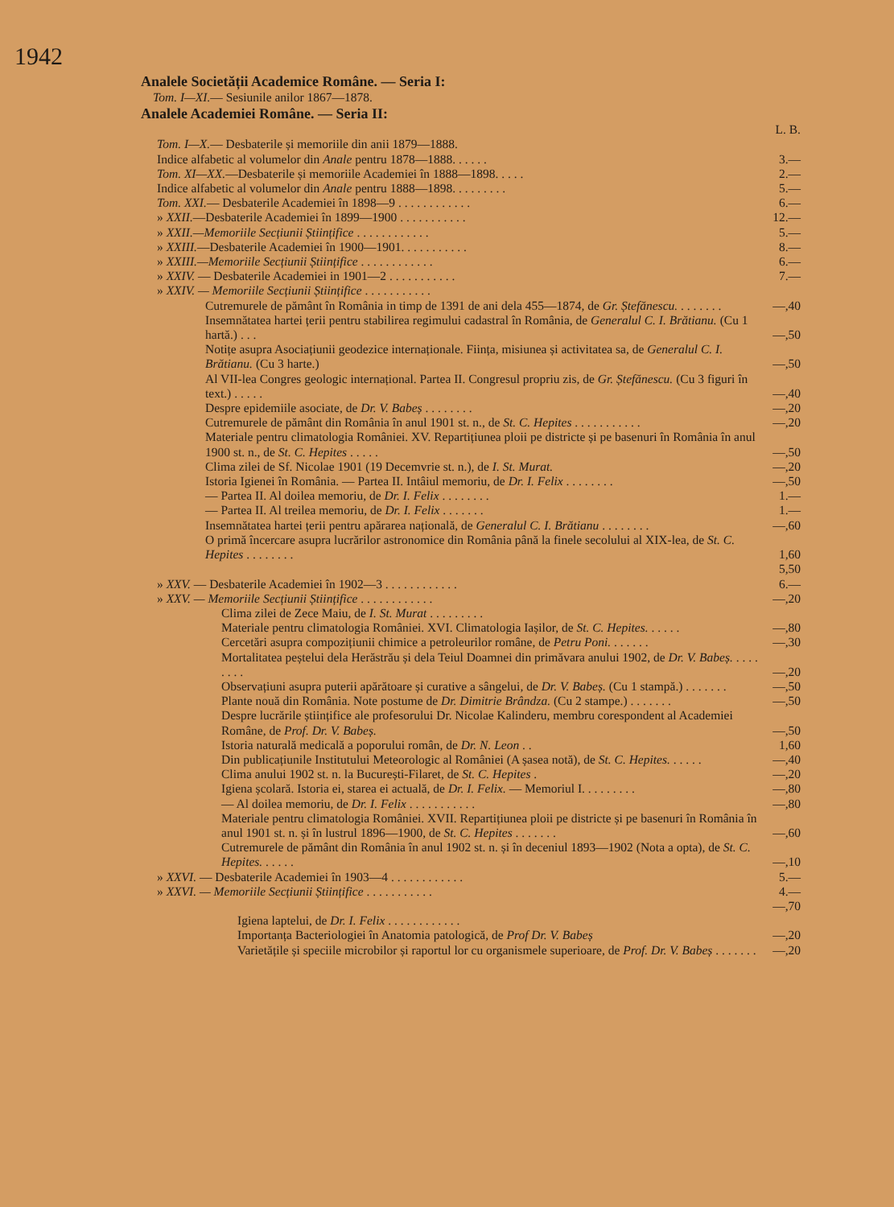1942
Analele Societății Academice Române. — Seria I:
Tom. I—XI.— Sesiunile anilor 1867—1878.
Analele Academiei Române. — Seria II:
| | L. B. |
| Tom. I—X. — Desbaterile și memoriile din anii 1879—1888. | |
| Indice alfabetic al volumelor din Anale pentru 1878—1888. . . . . . | 3.— |
| Tom. XI—XX. —Desbaterile și memoriile Academiei în 1888—1898. . . . . | 2.— |
| Indice alfabetic al volumelor din Anale pentru 1888—1898. . . . . . . . . | 5.— |
| Tom. XXI. — Desbaterile Academiei în 1898—9 . . . . . . . . . . . . | 6.— |
| » XXII. —Desbaterile Academiei în 1899—1900 . . . . . . . . . . . | 12.— |
| » XXII.—Memoriile Secțiunii Științifice . . . . . . . . . . . . | 5.— |
| » XXIII. —Desbaterile Academiei în 1900—1901. . . . . . . . . . . | 8.— |
| » XXIII.—Memoriile Secțiunii Științifice . . . . . . . . . . . . | 6.— |
| » XXIV. — Desbaterile Academiei in 1901—2 . . . . . . . . . . . | 7.— |
| » XXIV. — Memoriile Secțiunii Științifice . . . . . . . . . . . | |
| Cutremurele de pământ în România in timp de 1391 de ani dela 455—1874, de Gr. Ștefănescu. . . . . . . . | —,40 |
| Insemnătatea hartei țerii pentru stabilirea regimului cadastral în România, de Generalul C. I. Brătianu. (Cu 1 hartă.) . . . | —,50 |
| Notițe asupra Asociațiunii geodezice internaționale. Ființa, misiunea și activitatea sa, de Generalul C. I. Brătianu. (Cu 3 harte.) | —,50 |
| Al VII-lea Congres geologic internațional. Partea II. Congresul propriu zis, de Gr. Ștefănescu. (Cu 3 figuri în text.) . . . . . | —,40 |
| Despre epidemiile asociate, de Dr. V. Babeș . . . . . . . . | —,20 |
| Cutremurele de pământ din România în anul 1901 st. n., de St. C. Hepites . . . . . . . . . . . | —,20 |
| Materiale pentru climatologia României. XV. Repartițiunea ploii pe districte și pe basenuri în România în anul 1900 st. n., de St. C. Hepites . . . . . | —,50 |
| Clima zilei de Sf. Nicolae 1901 (19 Decemvrie st. n.), de I. St. Murat. | —,20 |
| Istoria Igienei în România. — Partea II. Intâiul memoriu, de Dr. I. Felix . . . . . . . . | —,50 |
| — Partea II. Al doilea memoriu, de Dr. I. Felix . . . . . . . . | 1.— |
| — Partea II. Al treilea memoriu, de Dr. I. Felix . . . . . . . | 1.— |
| Insemnătatea hartei țerii pentru apărarea națională, de Generalul C. I. Brătianu . . . . . . . . | —,60 |
| O primă încercare asupra lucrărilor astronomice din România până la finele secolului al XIX-lea, de St. C. Hepites . . . . . . . . | 1,60 |
| | 5,50 |
| » XXV. — Desbaterile Academiei în 1902—3 . . . . . . . . . . . . | 6.— |
| » XXV. — Memoriile Secțiunii Științifice . . . . . . . . . . . . | —,20 |
| Clima zilei de Zece Maiu, de I. St. Murat . . . . . . . . . | |
| Materiale pentru climatologia României. XVI. Climatologia Iașilor, de St. C. Hepites. . . . . . | —,80 |
| Cercetări asupra compozițiunii chimice a petroleurilor române, de Petru Poni. . . . . . . | —,30 |
| Mortalitatea peștelui dela Herăstrău și dela Teiul Doamnei din primăvara anului 1902, de Dr. V. Babeș. . . . . . . . . | —,20 |
| Observațiuni asupra puterii apărătoare și curative a sângelui, de Dr. V. Babeș. (Cu 1 stampă.) . . . . . . . | —,50 |
| Plante nouă din România. Note postume de Dr. Dimitrie Brândza. (Cu 2 stampe.) . . . . . . . | —,50 |
| Despre lucrările științifice ale profesorului Dr. Nicolae Kalinderu, membru corespondent al Academiei Române, de Prof. Dr. V. Babeș. | —,50 |
| Istoria naturală medicală a poporului român, de Dr. N. Leon . . | 1,60 |
| Din publicațiunile Institutului Meteorologic al României (A șasea notă), de St. C. Hepites. . . . . . | —,40 |
| Clima anului 1902 st. n. la București-Filaret, de St. C. Hepites . | —,20 |
| Igiena școlară. Istoria ei, starea ei actuală, de Dr. I. Felix. — Memoriul I. . . . . . . . . | —,80 |
| — Al doilea memoriu, de Dr. I. Felix . . . . . . . . . . . | —,80 |
| Materiale pentru climatologia României. XVII. Repartițiunea ploii pe districte și pe basenuri în România în anul 1901 st. n. și în lustrul 1896—1900, de St. C. Hepites . . . . . . . | —,60 |
| Cutremurele de pământ din România în anul 1902 st. n. și în deceniul 1893—1902 (Nota a opta), de St. C. Hepites. . . . . . | —,10 |
| » XXVI. — Desbaterile Academiei în 1903—4 . . . . . . . . . . . . | 5.— |
| » XXVI. — Memoriile Secțiunii Științifice . . . . . . . . . . . | 4.— |
| | —,70 |
| Igiena laptelui, de Dr. I. Felix . . . . . . . . . . . . | |
| Importanța Bacteriologiei în Anatomia patologică, de Prof Dr. V. Babeș | —,20 |
| Varietățile și speciile microbilor și raportul lor cu organismele superioare, de Prof. Dr. V. Babeș . . . . . . . | —,20 |